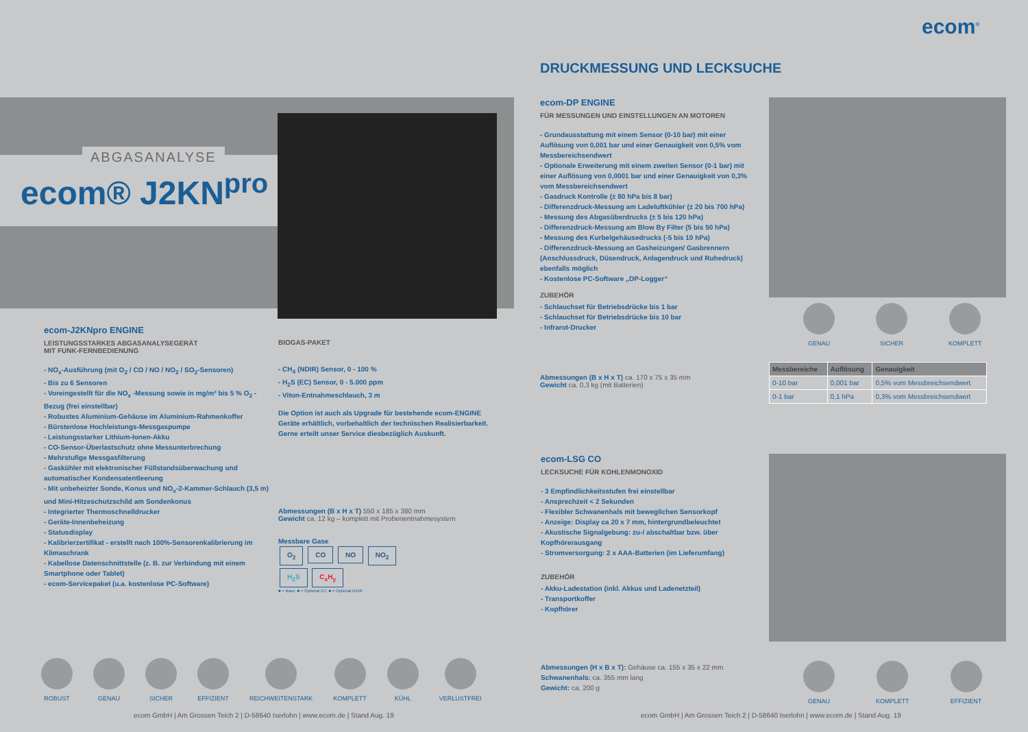ABGASANALYSE
ecom® J2KN<sup>pro</sup>
ecom-J2KNpro ENGINE
LEISTUNGSSTARKES ABGASANALYSEGERÄT
MIT FUNK-FERNBEDIENUNG
- NO<sub>x</sub>-Ausführung (mit O<sub>2</sub> / CO / NO / NO<sub>2</sub> / SO<sub>2</sub>-Sensoren)
- Bis zu 6 Sensoren
- Voreingestellt für die NO<sub>x</sub> -Messung sowie in mg/m³ bis 5 % O<sub>2</sub> - Bezug (frei einstellbar)
- Robustes Aluminium-Gehäuse im Aluminium-Rahmenkoffer
- Bürstenlose Hochleistungs-Messgaspumpe
- Leistungsstarker Lithium-Ionen-Akku
- CO-Sensor-Überlastschutz ohne Messunterbrechung
- Mehrstufige Messgasfilterung
- Gaskühler mit elektronischer Füllstandsüberwachung und automatischer Kondensatentleerung
- Mit unbeheizter Sonde, Konus und NO<sub>x</sub>-2-Kammer-Schlauch (3,5 m) und Mini-Hitzeschutzschild am Sondenkonus
- Integrierter Thermoschnelldrucker
- Geräte-Innenbeheizung
- Statusdisplay
- Kalibrierzertifikat - erstellt nach 100%-Sensorenkalibrierung im Klimaschrank
- Kabellose Datenschnittstelle (z. B. zur Verbindung mit einem Smartphone oder Tablet)
- ecom-Servicepaket (u.a. kostenlose PC-Software)
BIOGAS-PAKET
- CH<sub>4</sub> (NDIR) Sensor, 0 - 100 %
- H<sub>2</sub>S (EC) Sensor, 0 - 5.000 ppm
- Viton-Entnahmeschlauch, 3 m
Die Option ist auch als Upgrade für bestehende ecom-ENGINE Geräte erhältlich, vorbehaltlich der technischen Realisierbarkeit. Gerne erteilt unser Service diesbezüglich Auskunft.
Abmessungen (B x H x T) 550 x 185 x 380 mm
Gewicht ca. 12 kg – komplett mit Probenentnahmesystem
Messbare Gase
O<sub>2</sub> CO NO NO<sub>2</sub>
H<sub>2</sub>S C<sub>x</sub>H<sub>y</sub>
■ = Base; ■ = Optional EC; ■ = Optional NDIR
ROBUST GENAU SICHER EFFIZIENT REICHWEITENSTARK KOMPLETT KÜHL VERLUSTFREI
ecom GmbH | Am Grossen Teich 2 | D-58640 Iserlohn | www.ecom.de | Stand Aug. 19
ecom<sup>®</sup>
DRUCKMESSUNG UND LECKSUCHE
ecom-DP ENGINE
FÜR MESSUNGEN UND EINSTELLUNGEN AN MOTOREN
- Grundausstattung mit einem Sensor (0-10 bar) mit einer Auflösung von 0,001 bar und einer Genauigkeit von 0,5% vom Messbereichsendwert
- Optionale Erweiterung mit einem zweiten Sensor (0-1 bar) mit einer Auflösung von 0,0001 bar und einer Genauigkeit von 0,3% vom Messbereichsendwert
- Gasdruck Kontrolle (± 80 hPa bis 8 bar)
- Differenzdruck-Messung am Ladeluftkühler (± 20 bis 700 hPa)
- Messung des Abgasüberdrucks (± 5 bis 120 hPa)
- Differenzdruck-Messung am Blow By Filter (5 bis 50 hPa)
- Messung des Kurbelgehäusedrucks (-5 bis 10 hPa)
- Differenzdruck-Messung an Gasheizungen/ Gasbrennern (Anschlussdruck, Düsendruck, Anlagendruck und Ruhedruck) ebenfalls möglich
- Kostenlose PC-Software „DP-Logger“
ZUBEHÖR
- Schlauchset für Betriebsdrücke bis 1 bar
- Schlauchset für Betriebsdrücke bis 10 bar
- Infrarot-Drucker
Abmessungen (B x H x T) ca. 170 x 75 x 35 mm
Gewicht ca. 0,3 kg (mit Batterien)
GENAU SICHER KOMPLETT
| Messbereiche | Auflösung | Genauigkeit |
| --- | --- | --- |
| 0-10 bar | 0,001 bar | 0,5% vom Messbreichsendwert |
| 0-1 bar | 0,1 hPa | 0,3% vom Messbreichsendwert |
ecom-LSG CO
LECKSUCHE FÜR KOHLENMONOXID
- 3 Empfindlichkeitsstufen frei einstellbar
- Ansprechzeit < 2 Sekunden
- Flexibler Schwanenhals mit beweglichen Sensorkopf
- Anzeige: Display ca 20 x 7 mm, hintergrundbeleuchtet
- Akustische Signalgebung: zu-/ abschaltbar bzw. über Kopfhörerausgang
- Stromversorgung: 2 x AAA-Batterien (im Lieferumfang)
ZUBEHÖR
- Akku-Ladestation (inkl. Akkus und Ladenetzteil)
- Transportkoffer
- Kopfhörer
Abmessungen (H x B x T): Gehäuse ca. 155 x 35 x 22 mm
Schwanenhals: ca. 355 mm lang
Gewicht: ca. 200 g
GENAU KOMPLETT EFFIZIENT
ecom GmbH | Am Grossen Teich 2 | D-58640 Iserlohn | www.ecom.de | Stand Aug. 19